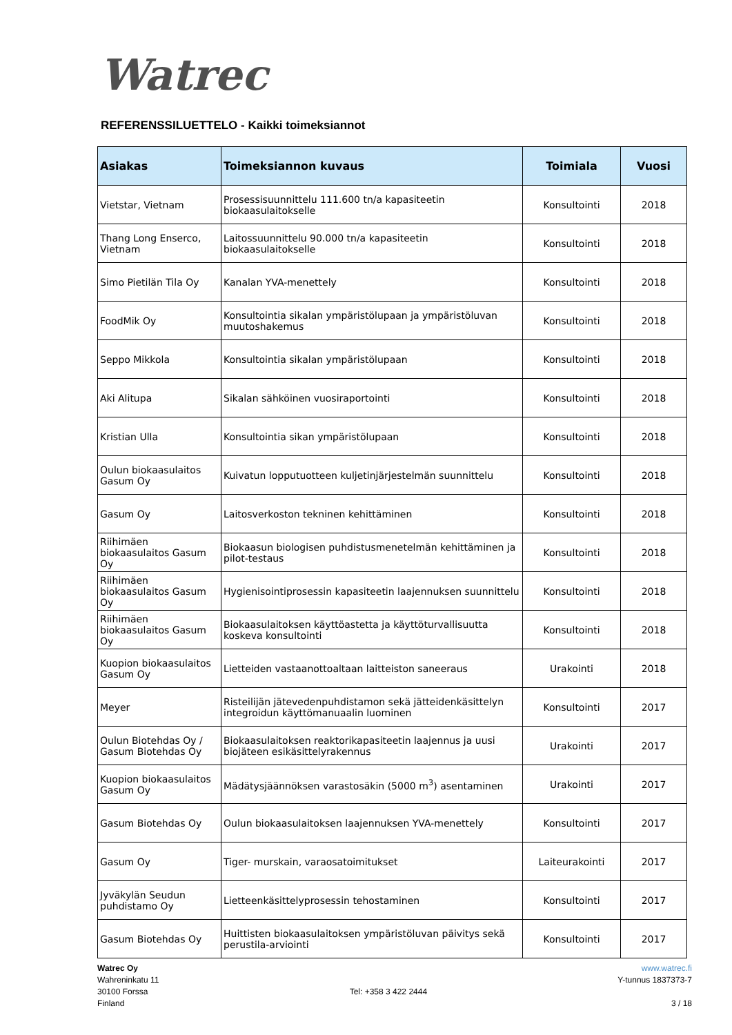Watrec
REFERENSSILUETTELO - Kaikki toimeksiannot
| Asiakas | Toimeksiannon kuvaus | Toimiala | Vuosi |
| --- | --- | --- | --- |
| Vietstar, Vietnam | Prosessisuunnittelu 111.600 tn/a kapasiteetin biokaasulaitokselle | Konsultointi | 2018 |
| Thang Long Enserco, Vietnam | Laitossuunnittelu 90.000 tn/a kapasiteetin biokaasulaitokselle | Konsultointi | 2018 |
| Simo Pietilän Tila Oy | Kanalan YVA-menettely | Konsultointi | 2018 |
| FoodMik Oy | Konsultointia sikalan ympäristölupaan ja ympäristöluvan muutoshakemus | Konsultointi | 2018 |
| Seppo Mikkola | Konsultointia sikalan ympäristölupaan | Konsultointi | 2018 |
| Aki Alitupa | Sikalan sähköinen vuosiraportointi | Konsultointi | 2018 |
| Kristian Ulla | Konsultointia sikan ympäristölupaan | Konsultointi | 2018 |
| Oulun biokaasulaitos Gasum Oy | Kuivatun lopputuotteen kuljetinjärjestelmän suunnittelu | Konsultointi | 2018 |
| Gasum Oy | Laitosverkoston tekninen kehittäminen | Konsultointi | 2018 |
| Riihimäen biokaasulaitos Gasum Oy | Biokaasun biologisen puhdistusmenetelmän kehittäminen ja pilot-testaus | Konsultointi | 2018 |
| Riihimäen biokaasulaitos Gasum Oy | Hygienisointiprosessin kapasiteetin laajennuksen suunnittelu | Konsultointi | 2018 |
| Riihimäen biokaasulaitos Gasum Oy | Biokaasulaitoksen käyttöastetta ja käyttöturvallisuutta koskeva konsultointi | Konsultointi | 2018 |
| Kuopion biokaasulaitos Gasum Oy | Lietteiden vastaanottoaltaan laitteiston saneeraus | Urakointi | 2018 |
| Meyer | Risteilijän jätevedenpuhdistamon sekä jätteidenkäsittelyn integroidun käyttömanuaalin luominen | Konsultointi | 2017 |
| Oulun Biotehdas Oy / Gasum Biotehdas Oy | Biokaasulaitoksen reaktorikapasiteetin laajennus ja uusi biojäteen esikäsittelyrakennus | Urakointi | 2017 |
| Kuopion biokaasulaitos Gasum Oy | Mädätysjäännöksen varastosäkin (5000 m<sup>3</sup>) asentaminen | Urakointi | 2017 |
| Gasum Biotehdas Oy | Oulun biokaasulaitoksen laajennuksen YVA-menettely | Konsultointi | 2017 |
| Gasum Oy | Tiger- murskain, varaosatoimitukset | Laiteurakointi | 2017 |
| Jyväkylän Seudun puhdistamo Oy | Lietteenkäsittelyprosessin tehostaminen | Konsultointi | 2017 |
| Gasum Biotehdas Oy | Huittisten biokaasulaitoksen ympäristöluvan päivitys sekä perustila-arviointi | Konsultointi | 2017 |
Watrec Oy
Wahreninkatu 11
30100 Forssa
Finland
Tel: +358 3 422 2444 www.watrec.fi
Y-tunnus 1837373-7
3 / 18